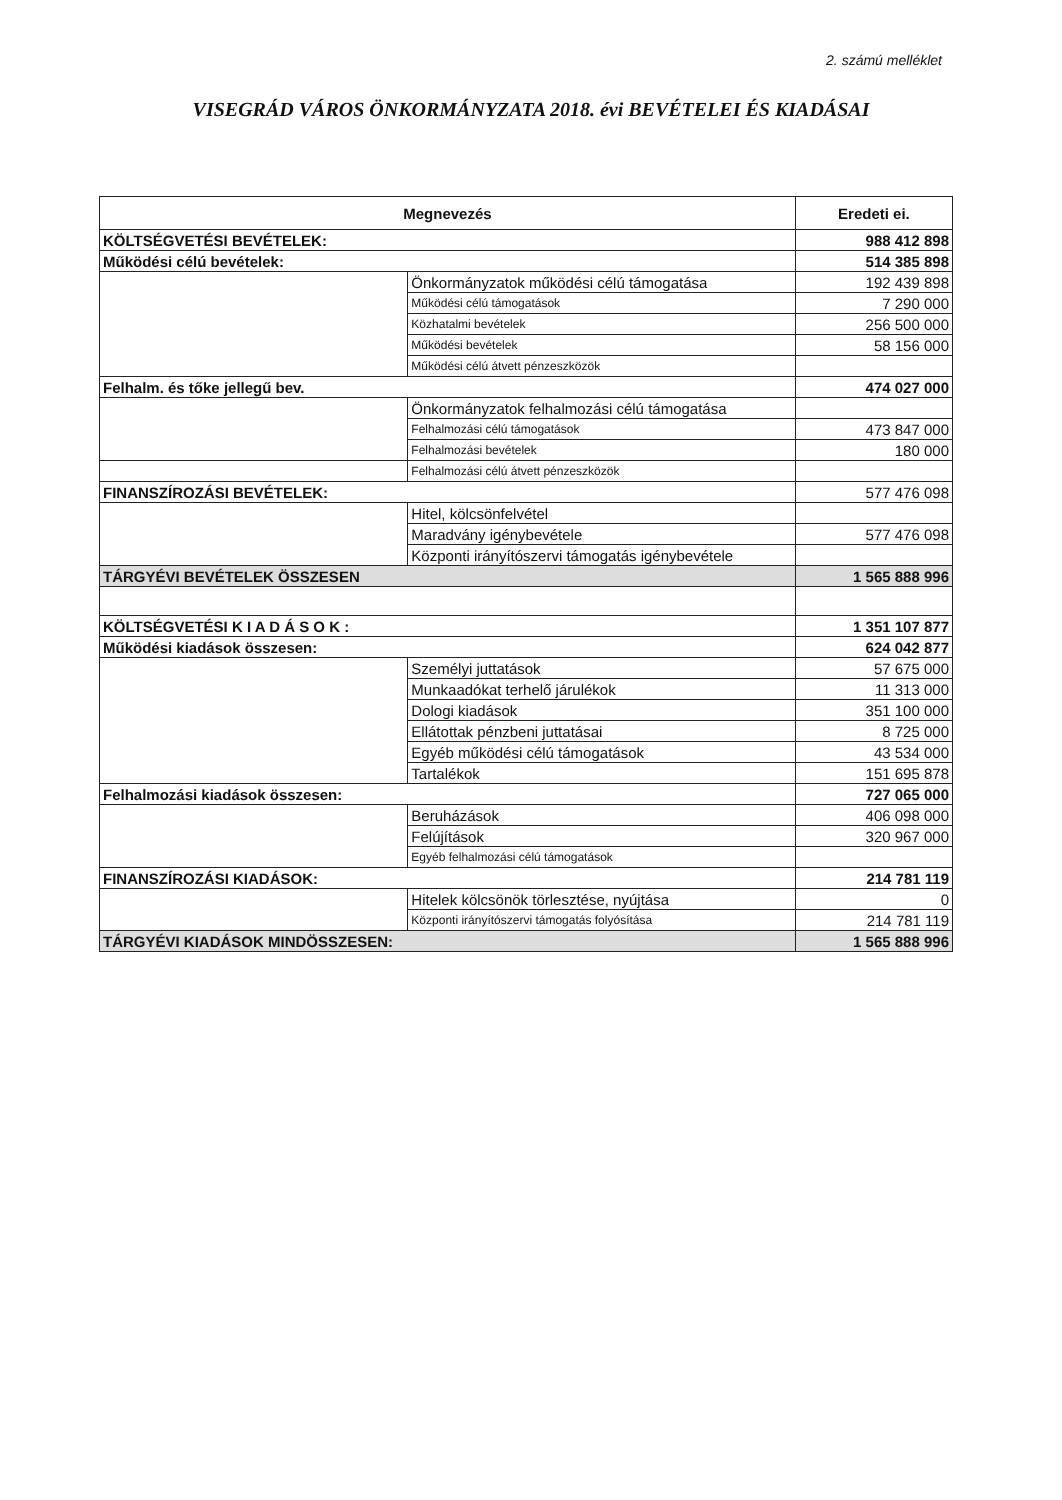2. számú melléklet
VISEGRÁD VÁROS ÖNKORMÁNYZATA 2018. évi BEVÉTELEI ÉS KIADÁSAI
| Megnevezés | | Eredeti ei. |
| --- | --- | --- |
| KÖLTSÉGVETÉSI BEVÉTELEK: | | 988 412 898 |
| Működési célú bevételek: | | 514 385 898 |
| | Önkormányzatok működési célú támogatása | 192 439 898 |
| | Működési célú támogatások | 7 290 000 |
| | Közhatalmi bevételek | 256 500 000 |
| | Működési bevételek | 58 156 000 |
| | Működési célú átvett pénzeszközök | |
| Felhalm. és tőke jellegű bev. | | 474 027 000 |
| | Önkormányzatok felhalmozási célú támogatása | |
| | Felhalmozási célú támogatások | 473 847 000 |
| | Felhalmozási bevételek | 180 000 |
| | Felhalmozási célú átvett pénzeszközök | |
| FINANSZÍROZÁSI BEVÉTELEK: | | 577 476 098 |
| | Hitel, kölcsönfelvétel | |
| | Maradvány igénybevétele | 577 476 098 |
| | Központi irányítószervi támogatás igénybevétele | |
| TÁRGYÉVI BEVÉTELEK ÖSSZESEN | | 1 565 888 996 |
| KÖLTSÉGVETÉSI K I A D Á S O K : | | 1 351 107 877 |
| Működési kiadások összesen: | | 624 042 877 |
| | Személyi juttatások | 57 675 000 |
| | Munkaadókat terhelő járulékok | 11 313 000 |
| | Dologi kiadások | 351 100 000 |
| | Ellátottak pénzbeni juttatásai | 8 725 000 |
| | Egyéb működési célú támogatások | 43 534 000 |
| | Tartalékok | 151 695 878 |
| Felhalmozási kiadások összesen: | | 727 065 000 |
| | Beruházások | 406 098 000 |
| | Felújítások | 320 967 000 |
| | Egyéb felhalmozási célú támogatások | |
| FINANSZÍROZÁSI KIADÁSOK: | | 214 781 119 |
| | Hitelek kölcsönök törlesztése, nyújtása | 0 |
| | Központi irányítószervi támogatás folyósítása | 214 781 119 |
| TÁRGYÉVI KIADÁSOK MINDÖSSZESEN: | | 1 565 888 996 |